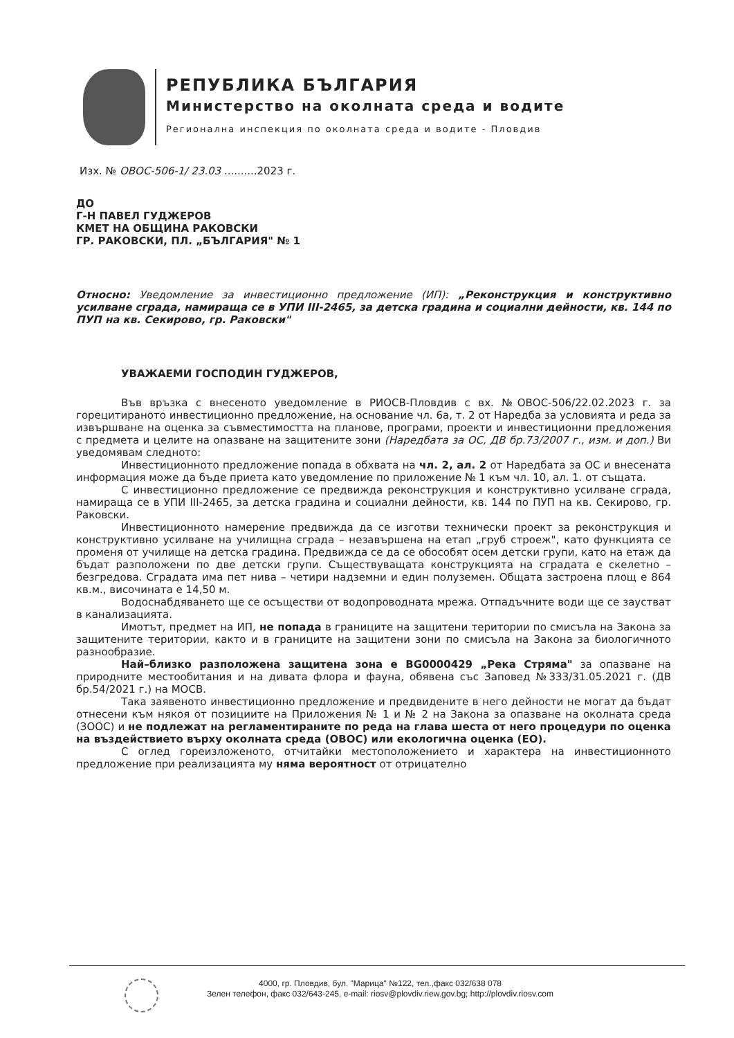РЕПУБЛИКА БЪЛГАРИЯ
Министерство на околната среда и водите
Регионална инспекция по околната среда и водите - Пловдив
Изх. № ОВОС-506-1/ 23.03 ..........2023 г.
ДО
Г-Н ПАВЕЛ ГУДЖЕРОВ
КМЕТ НА ОБЩИНА РАКОВСКИ
ГР. РАКОВСКИ, ПЛ. „БЪЛГАРИЯ" № 1
Относно: Уведомление за инвестиционно предложение (ИП): „Реконструкция и конструктивно усилване сграда, намираща се в УПИ III-2465, за детска градина и социални дейности, кв. 144 по ПУП на кв. Секирово, гр. Раковски"
УВАЖАЕМИ ГОСПОДИН ГУДЖЕРОВ,
Във връзка с внесеното уведомление в РИОСВ-Пловдив с вх. №ОВОС-506/22.02.2023 г. за горецитираното инвестиционно предложение, на основание чл. 6а, т. 2 от Наредба за условията и реда за извършване на оценка за съвместимостта на планове, програми, проекти и инвестиционни предложения с предмета и целите на опазване на защитените зони (Наредбата за ОС, ДВ бр.73/2007 г., изм. и доп.) Ви уведомявам следното:
Инвестиционното предложение попада в обхвата на чл. 2, ал. 2 от Наредбата за ОС и внесената информация може да бъде приета като уведомление по приложение № 1 към чл. 10, ал. 1. от същата.
С инвестиционно предложение се предвижда реконструкция и конструктивно усилване сграда, намираща се в УПИ III-2465, за детска градина и социални дейности, кв. 144 по ПУП на кв. Секирово, гр. Раковски.
Инвестиционното намерение предвижда да се изготви технически проект за реконструкция и конструктивно усилване на училищна сграда – незавършена на етап „груб строеж", като функцията се променя от училище на детска градина. Предвижда се да се обособят осем детски групи, като на етаж да бъдат разположени по две детски групи. Съществуващата конструкцията на сградата е скелетно – безгредова. Сградата има пет нива – четири надземни и един полуземен. Общата застроена площ е 864 кв.м., височината е 14,50 м.
Водоснабдяването ще се осъществи от водопроводната мрежа. Отпадъчните води ще се заустват в канализацията.
Имотът, предмет на ИП, не попада в границите на защитени територии по смисъла на Закона за защитените територии, както и в границите на защитени зони по смисъла на Закона за биологичното разнообразие.
Най–близко разположена защитена зона е BG0000429 „Река Стряма" за опазване на природните местообитания и на дивата флора и фауна, обявена със Заповед №333/31.05.2021 г. (ДВ бр.54/2021 г.) на МОСВ.
Така заявеното инвестиционно предложение и предвидените в него дейности не могат да бъдат отнесени към някоя от позициите на Приложения № 1 и № 2 на Закона за опазване на околната среда (ЗООС) и не подлежат на регламентираните по реда на глава шеста от него процедури по оценка на въздействието върху околната среда (ОВОС) или екологична оценка (ЕО).
С оглед гореизложеното, отчитайки местоположението и характера на инвестиционното предложение при реализацията му няма вероятност от отрицателно
4000, гр. Пловдив, бул. "Марица" №122, тел.,факс 032/638 078
Зелен телефон, факс 032/643-245, e-mail: riosv@plovdiv.riew.gov.bg; http://plovdiv.riosv.com